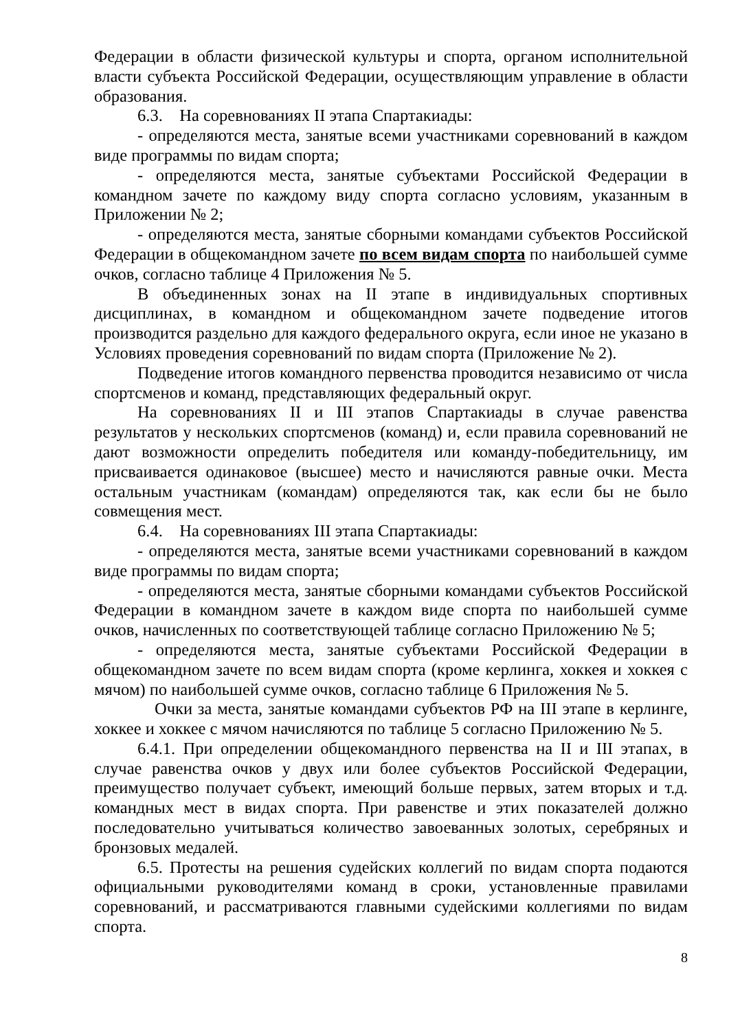Федерации в области физической культуры и спорта, органом исполнительной власти субъекта Российской Федерации, осуществляющим управление в области образования.
6.3. На соревнованиях II этапа Спартакиады:
- определяются места, занятые всеми участниками соревнований в каждом виде программы по видам спорта;
- определяются места, занятые субъектами Российской Федерации в командном зачете по каждому виду спорта согласно условиям, указанным в Приложении № 2;
- определяются места, занятые сборными командами субъектов Российской Федерации в общекомандном зачете по всем видам спорта по наибольшей сумме очков, согласно таблице 4 Приложения № 5.
В объединенных зонах на II этапе в индивидуальных спортивных дисциплинах, в командном и общекомандном зачете подведение итогов производится раздельно для каждого федерального округа, если иное не указано в Условиях проведения соревнований по видам спорта (Приложение № 2).
Подведение итогов командного первенства проводится независимо от числа спортсменов и команд, представляющих федеральный округ.
На соревнованиях II и III этапов Спартакиады в случае равенства результатов у нескольких спортсменов (команд) и, если правила соревнований не дают возможности определить победителя или команду-победительницу, им присваивается одинаковое (высшее) место и начисляются равные очки. Места остальным участникам (командам) определяются так, как если бы не было совмещения мест.
6.4. На соревнованиях III этапа Спартакиады:
- определяются места, занятые всеми участниками соревнований в каждом виде программы по видам спорта;
- определяются места, занятые сборными командами субъектов Российской Федерации в командном зачете в каждом виде спорта по наибольшей сумме очков, начисленных по соответствующей таблице согласно Приложению № 5;
- определяются места, занятые субъектами Российской Федерации в общекомандном зачете по всем видам спорта (кроме керлинга, хоккея и хоккея с мячом) по наибольшей сумме очков, согласно таблице 6 Приложения № 5.
Очки за места, занятые командами субъектов РФ на III этапе в керлинге, хоккее и хоккее с мячом начисляются по таблице 5 согласно Приложению № 5.
6.4.1. При определении общекомандного первенства на II и III этапах, в случае равенства очков у двух или более субъектов Российской Федерации, преимущество получает субъект, имеющий больше первых, затем вторых и т.д. командных мест в видах спорта. При равенстве и этих показателей должно последовательно учитываться количество завоеванных золотых, серебряных и бронзовых медалей.
6.5. Протесты на решения судейских коллегий по видам спорта подаются официальными руководителями команд в сроки, установленные правилами соревнований, и рассматриваются главными судейскими коллегиями по видам спорта.
8